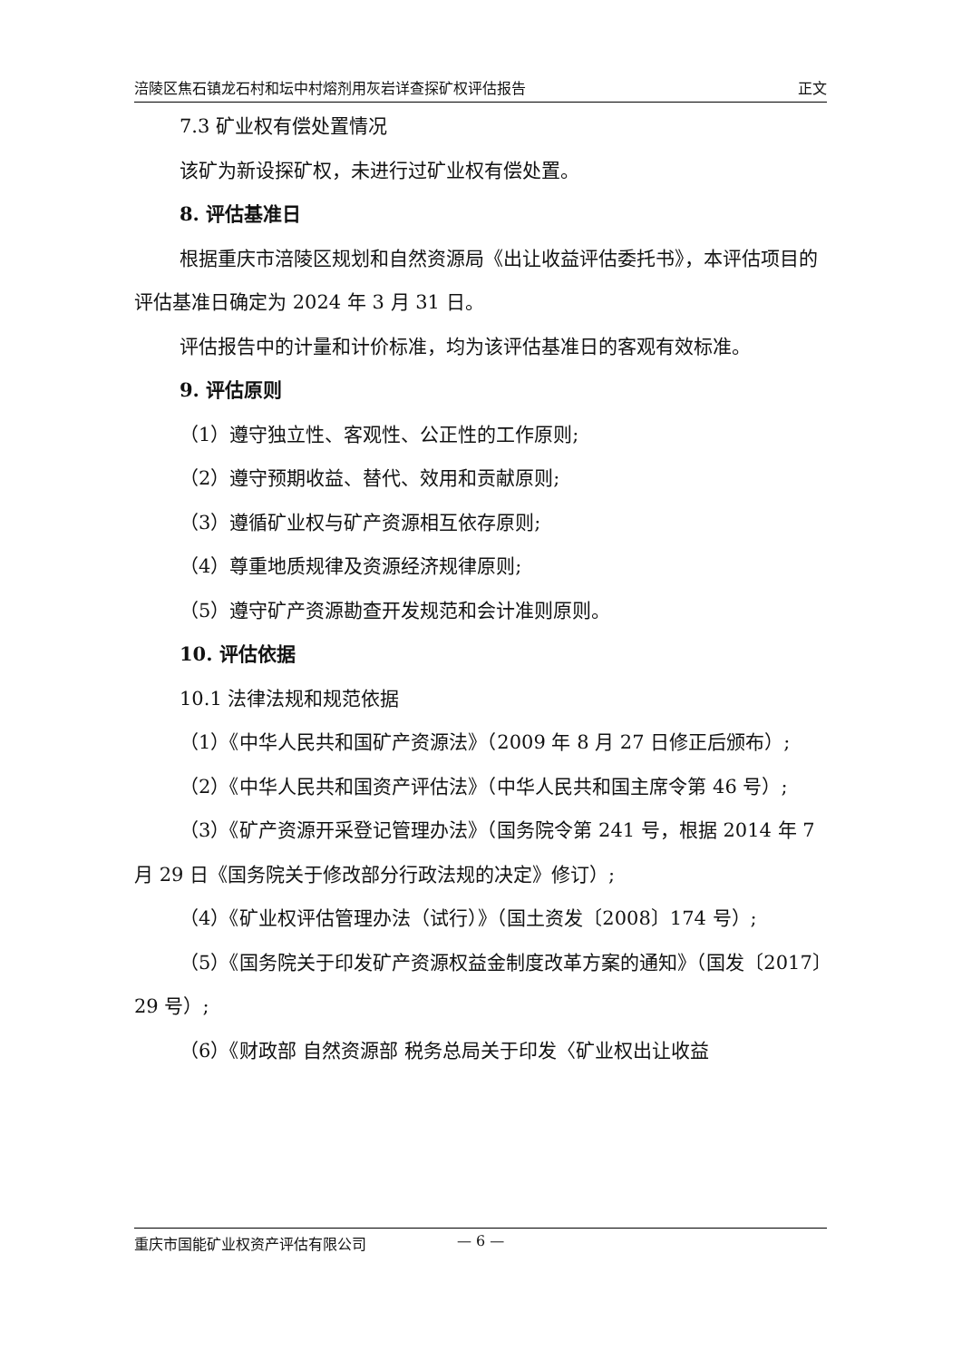涪陵区焦石镇龙石村和坛中村熔剂用灰岩详查探矿权评估报告 正文
7.3 矿业权有偿处置情况
该矿为新设探矿权，未进行过矿业权有偿处置。
8. 评估基准日
根据重庆市涪陵区规划和自然资源局《出让收益评估委托书》，本评估项目的评估基准日确定为 2024 年 3 月 31 日。
评估报告中的计量和计价标准，均为该评估基准日的客观有效标准。
9. 评估原则
（1）遵守独立性、客观性、公正性的工作原则;
（2）遵守预期收益、替代、效用和贡献原则;
（3）遵循矿业权与矿产资源相互依存原则;
（4）尊重地质规律及资源经济规律原则;
（5）遵守矿产资源勘查开发规范和会计准则原则。
10. 评估依据
10.1 法律法规和规范依据
（1）《中华人民共和国矿产资源法》（2009 年 8 月 27 日修正后颁布）;
（2）《中华人民共和国资产评估法》（中华人民共和国主席令第 46 号）;
（3）《矿产资源开采登记管理办法》（国务院令第 241 号，根据 2014 年 7 月 29 日《国务院关于修改部分行政法规的决定》修订）;
（4）《矿业权评估管理办法（试行）》（国土资发〔2008〕174 号）;
（5）《国务院关于印发矿产资源权益金制度改革方案的通知》（国发〔2017〕29 号）;
（6）《财政部 自然资源部 税务总局关于印发〈矿业权出让收益
重庆市国能矿业权资产评估有限公司 — 6 —